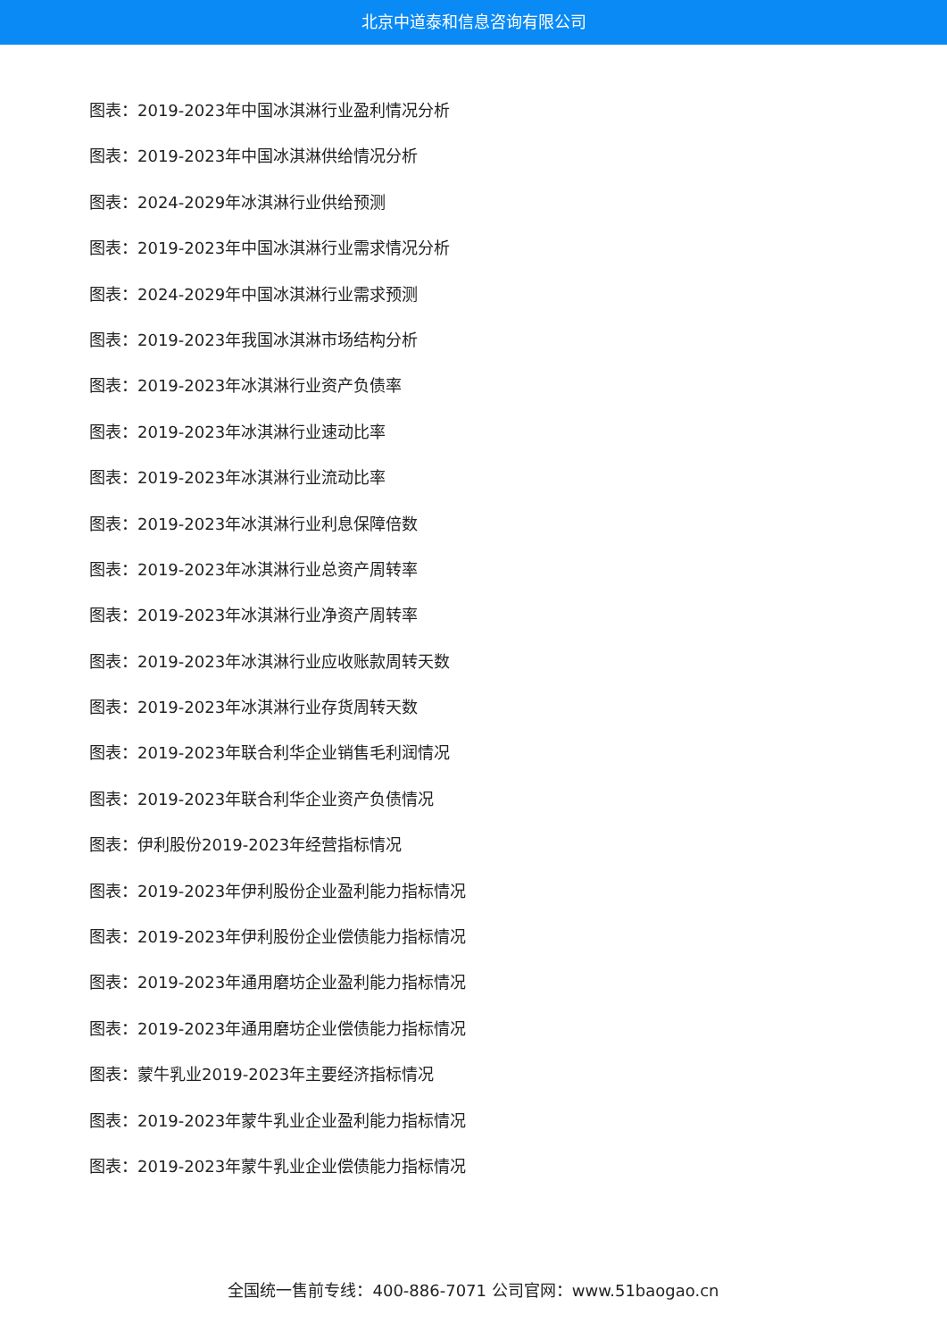北京中道泰和信息咨询有限公司
图表：2019-2023年中国冰淇淋行业盈利情况分析
图表：2019-2023年中国冰淇淋供给情况分析
图表：2024-2029年冰淇淋行业供给预测
图表：2019-2023年中国冰淇淋行业需求情况分析
图表：2024-2029年中国冰淇淋行业需求预测
图表：2019-2023年我国冰淇淋市场结构分析
图表：2019-2023年冰淇淋行业资产负债率
图表：2019-2023年冰淇淋行业速动比率
图表：2019-2023年冰淇淋行业流动比率
图表：2019-2023年冰淇淋行业利息保障倍数
图表：2019-2023年冰淇淋行业总资产周转率
图表：2019-2023年冰淇淋行业净资产周转率
图表：2019-2023年冰淇淋行业应收账款周转天数
图表：2019-2023年冰淇淋行业存货周转天数
图表：2019-2023年联合利华企业销售毛利润情况
图表：2019-2023年联合利华企业资产负债情况
图表：伊利股份2019-2023年经营指标情况
图表：2019-2023年伊利股份企业盈利能力指标情况
图表：2019-2023年伊利股份企业偿债能力指标情况
图表：2019-2023年通用磨坊企业盈利能力指标情况
图表：2019-2023年通用磨坊企业偿债能力指标情况
图表：蒙牛乳业2019-2023年主要经济指标情况
图表：2019-2023年蒙牛乳业企业盈利能力指标情况
图表：2019-2023年蒙牛乳业企业偿债能力指标情况
全国统一售前专线：400-886-7071 公司官网：www.51baogao.cn